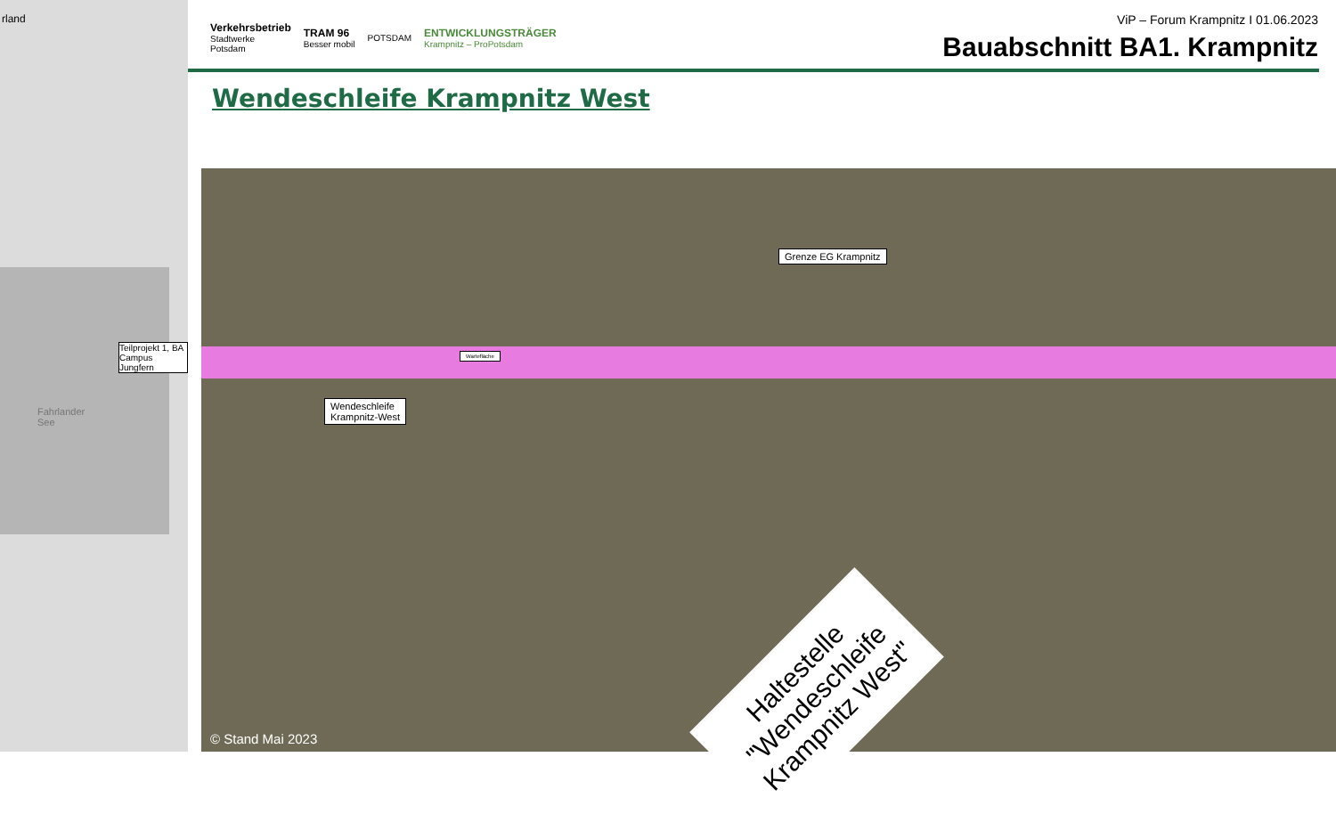rland
Teilprojekt 1, BA
Campus Jungfern
Fahrlander
See
Verkehrsbetrieb
Stadtwerke
Potsdam
TRAM 96
Besser mobil
POTSDAM
ENTWICKLUNGSTRÄGER
Krampnitz – ProPotsdam
ViP – Forum Krampnitz I 01.06.2023
Bauabschnitt BA1. Krampnitz
Wendeschleife Krampnitz West
Grenze EG Krampnitz
Wendeschleife
Krampnitz-West
Wartefläche
Haltestelle
"Wendeschleife
Krampnitz West"
© Stand Mai 2023